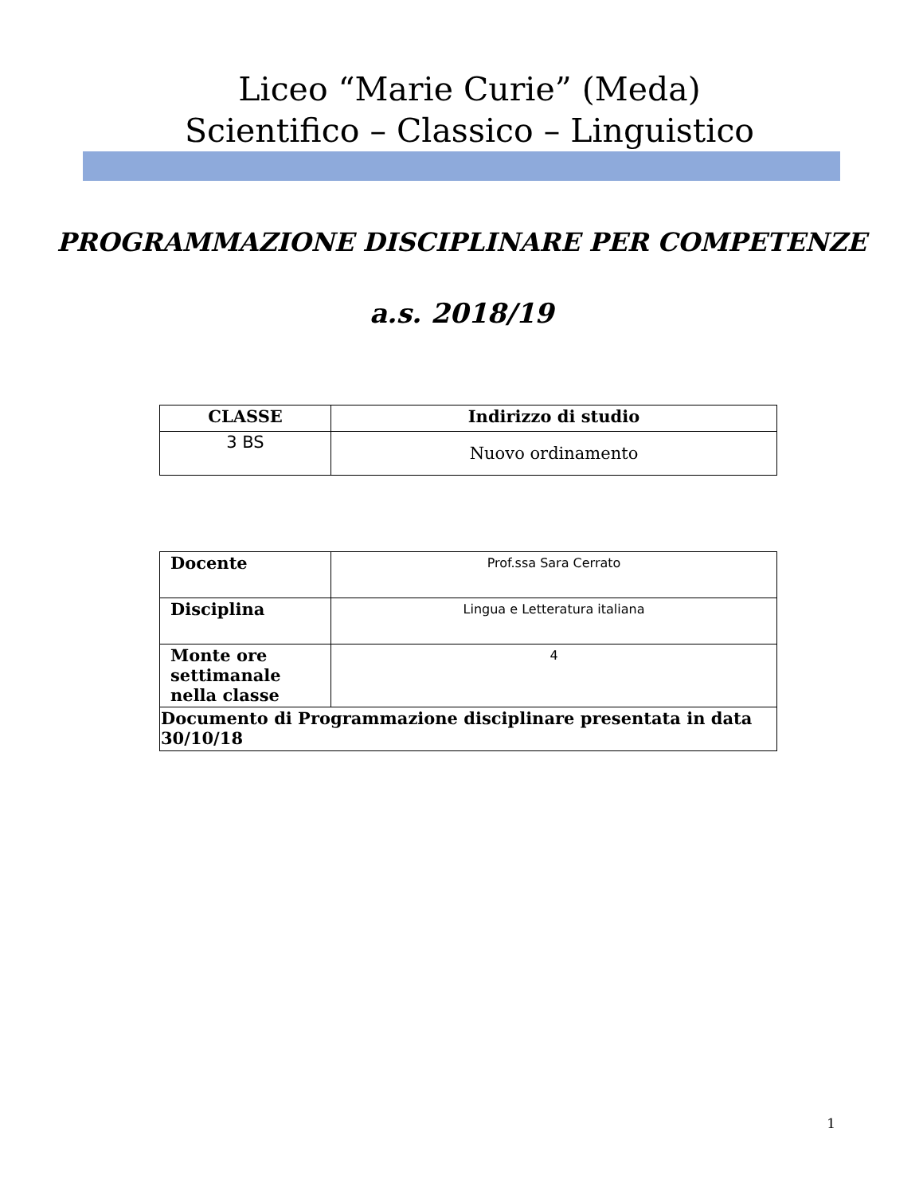Liceo “Marie Curie” (Meda)
Scientifico – Classico – Linguistico
PROGRAMMAZIONE DISCIPLINARE PER COMPETENZE
a.s. 2018/19
| CLASSE | Indirizzo di studio |
| --- | --- |
| 3 BS | Nuovo ordinamento |
| Docente | Prof.ssa Sara Cerrato |
| Disciplina | Lingua e Letteratura italiana |
| Monte ore settimanale nella classe | 4 |
| Documento di Programmazione disciplinare presentata in data 30/10/18 | |
1